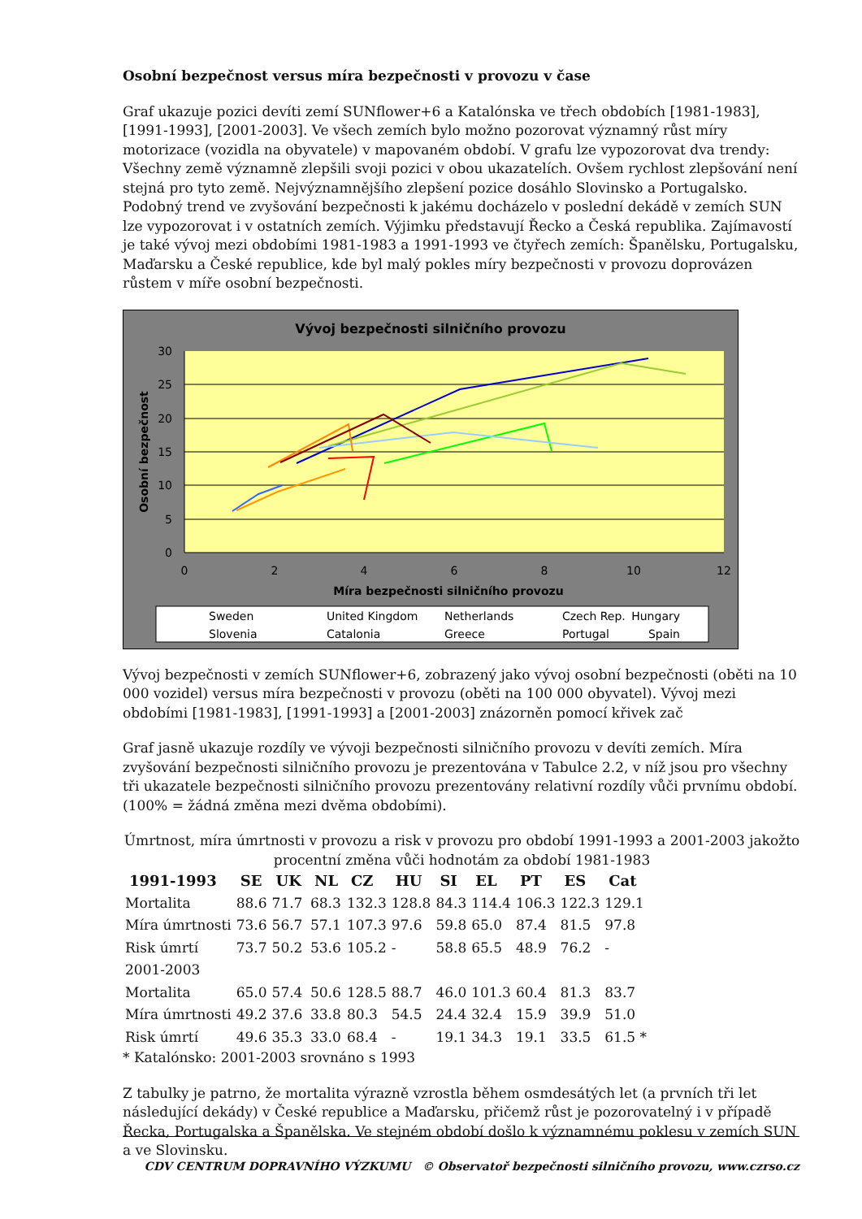Osobní bezpečnost versus míra bezpečnosti v provozu v čase
Graf ukazuje pozici devíti zemí SUNflower+6 a Katalónska ve třech obdobích [1981-1983], [1991-1993], [2001-2003]. Ve všech zemích bylo možno pozorovat významný růst míry motorizace (vozidla na obyvatele) v mapovaném období. V grafu lze vypozorovat dva trendy: Všechny země významně zlepšili svoji pozici v obou ukazatelích. Ovšem rychlost zlepšování není stejná pro tyto země. Nejvýznamnějšího zlepšení pozice dosáhlo Slovinsko a Portugalsko. Podobný trend ve zvyšování bezpečnosti k jakému docházelo v poslední dekádě v zemích SUN lze vypozorovat i v ostatních zemích. Výjimku představují Řecko a Česká republika. Zajímavostí je také vývoj mezi obdobími 1981-1983 a 1991-1993 ve čtyřech zemích: Španělsku, Portugalsku, Maďarsku a České republice, kde byl malý pokles míry bezpečnosti v provozu doprovázen růstem v míře osobní bezpečnosti.
Vývoj bezpečnosti silničního provozu
30
25
20
15
10
5
0
0
2
4
6
8
10
12
Míra bezpečnosti silničního provozu
Osobní bezpečnost
Sweden
United Kingdom
Netherlands
Czech Rep.
Hungary
Slovenia
Catalonia
Greece
Portugal
Spain
Vývoj bezpečnosti v zemích SUNflower+6, zobrazený jako vývoj osobní bezpečnosti (oběti na 10 000 vozidel) versus míra bezpečnosti v provozu (oběti na 100 000 obyvatel). Vývoj mezi obdobími [1981-1983], [1991-1993] a [2001-2003] znázorněn pomocí křivek zač
Graf jasně ukazuje rozdíly ve vývoji bezpečnosti silničního provozu v devíti zemích. Míra zvyšování bezpečnosti silničního provozu je prezentována v Tabulce 2.2, v níž jsou pro všechny tři ukazatele bezpečnosti silničního provozu prezentovány relativní rozdíly vůči prvnímu období. (100% = žádná změna mezi dvěma obdobími).
Úmrtnost, míra úmrtnosti v provozu a risk v provozu pro období 1991-1993 a 2001-2003 jakožto procentní změna vůči hodnotám za období 1981-1983
| 1991-1993 | SE | UK | NL | CZ | HU | SI | EL | PT | ES | Cat |
| --- | --- | --- | --- | --- | --- | --- | --- | --- | --- | --- |
| Mortalita | 88.6 | 71.7 | 68.3 | 132.3 | 128.8 | 84.3 | 114.4 | 106.3 | 122.3 | 129.1 |
| Míra úmrtnosti | 73.6 | 56.7 | 57.1 | 107.3 | 97.6 | 59.8 | 65.0 | 87.4 | 81.5 | 97.8 |
| Risk úmrtí | 73.7 | 50.2 | 53.6 | 105.2 | - | 58.8 | 65.5 | 48.9 | 76.2 | - |
| 2001-2003 | | | | | | | | | | |
| Mortalita | 65.0 | 57.4 | 50.6 | 128.5 | 88.7 | 46.0 | 101.3 | 60.4 | 81.3 | 83.7 |
| Míra úmrtnosti | 49.2 | 37.6 | 33.8 | 80.3 | 54.5 | 24.4 | 32.4 | 15.9 | 39.9 | 51.0 |
| Risk úmrtí | 49.6 | 35.3 | 33.0 | 68.4 | - | 19.1 | 34.3 | 19.1 | 33.5 | 61.5 * |
* Katalónsko: 2001-2003 srovnáno s 1993
Z tabulky je patrno, že mortalita výrazně vzrostla během osmdesátých let (a prvních tři let následující dekády) v České republice a Maďarsku, přičemž růst je pozorovatelný i v případě Řecka, Portugalska a Španělska. Ve stejném období došlo k významnému poklesu v zemích SUN a ve Slovinsku.
CDV CENTRUM DOPRAVNÍHO VÝZKUMU © Observatoř bezpečnosti silničního provozu, www.czrso.cz